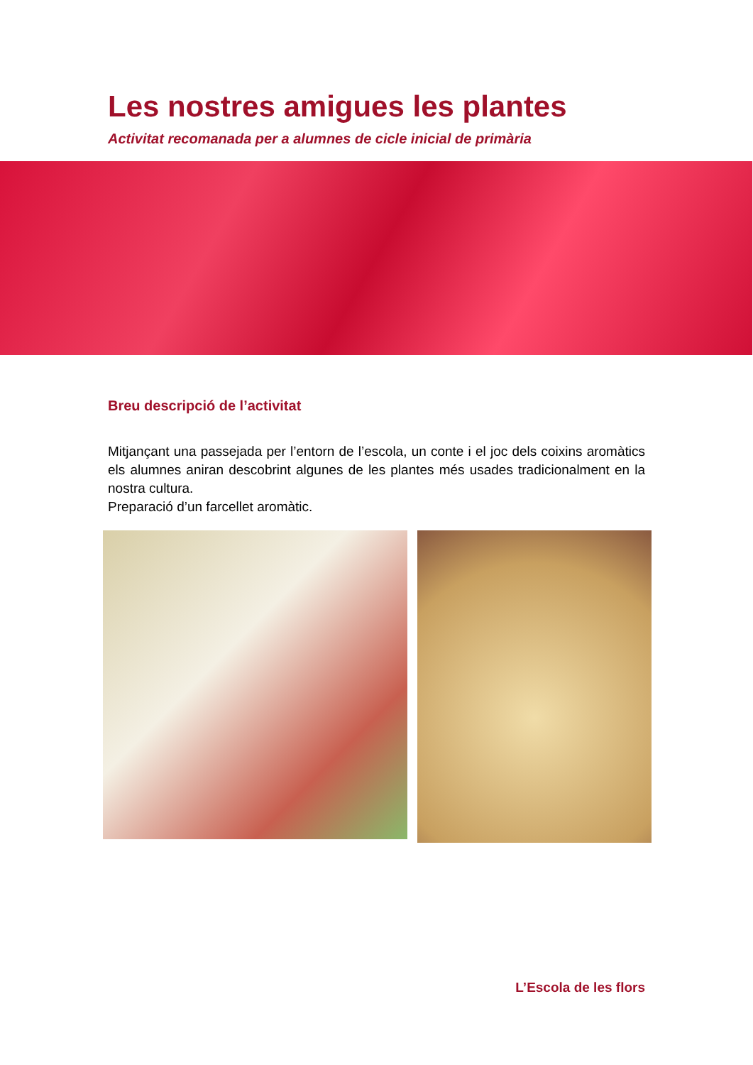Les nostres amigues les plantes
Activitat recomanada per a alumnes de cicle inicial de primària
Breu descripció de l’activitat
Mitjançant una passejada per l’entorn de l’escola, un conte i el joc dels coixins aromàtics els alumnes aniran descobrint algunes de les plantes més usades tradicionalment en la nostra cultura.
Preparació d’un farcellet aromàtic.
L’Escola de les flors